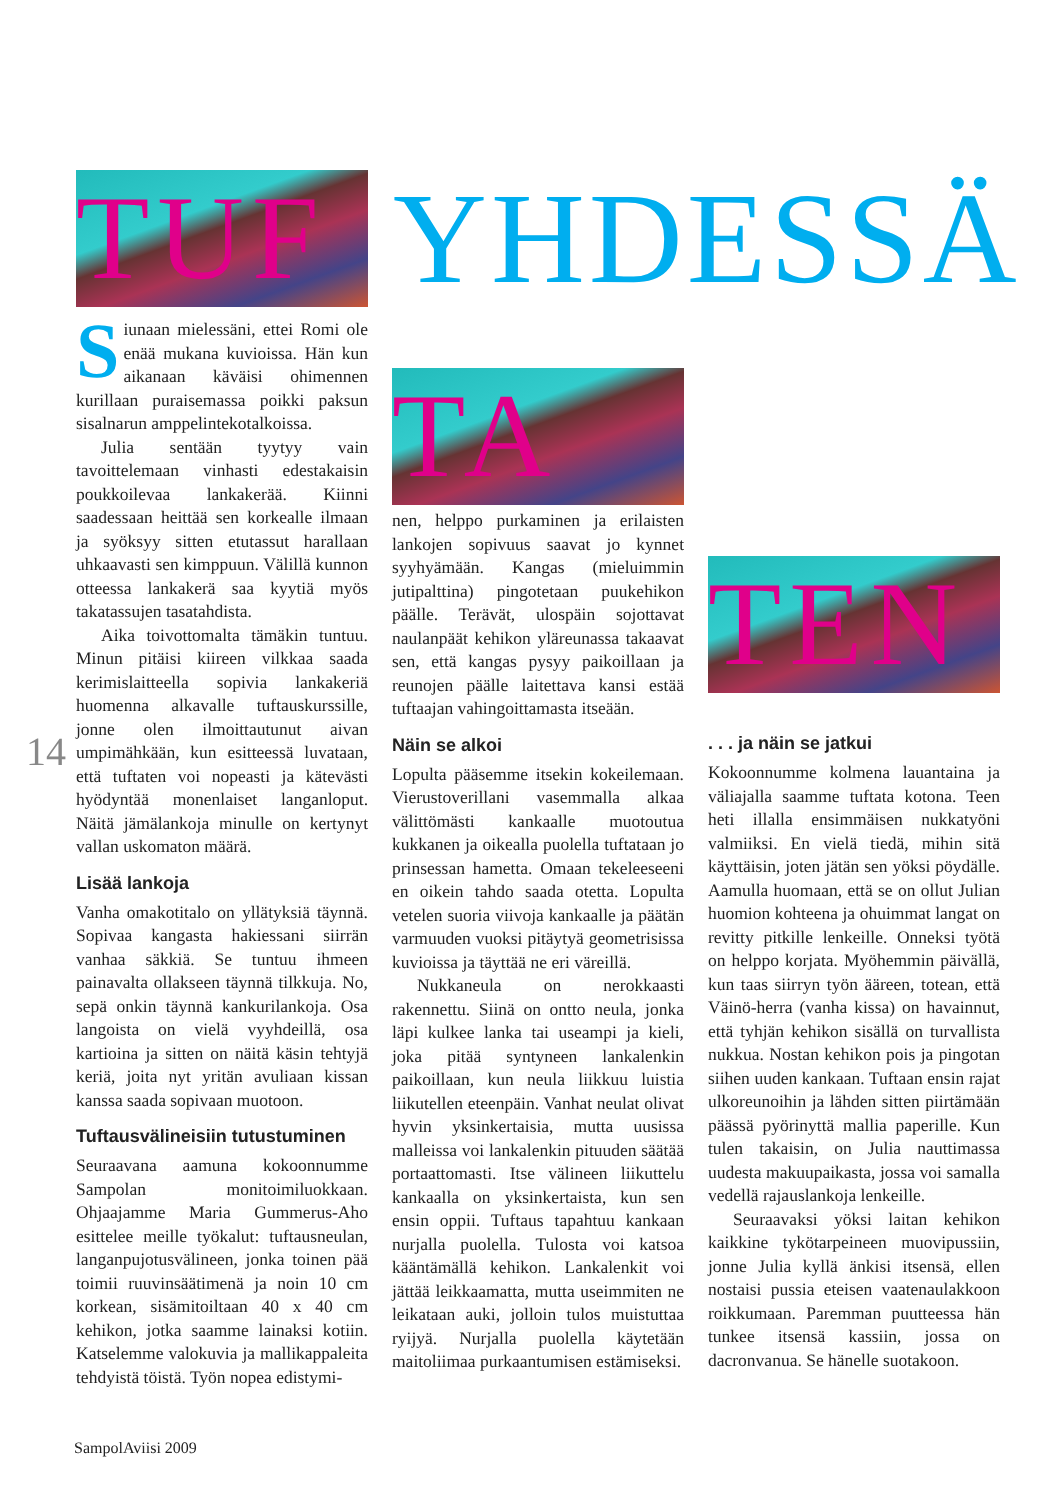TUF
YHDESSÄ
Siunaan mielessäni, ettei Romi ole enää mukana kuvioissa. Hän kun aikanaan käväisi ohimennen kurillaan puraisemassa poikki paksun sisalnarun amppelintekotalkoissa.
Julia sentään tyytyy vain tavoittelemaan vinhasti edestakaisin poukkoilevaa lankakerää. Kiinni saadessaan heittää sen korkealle ilmaan ja syöksyy sitten etutassut harallaan uhkaavasti sen kimppuun. Välillä kunnon otteessa lankakerä saa kyytiä myös takatassujen tasatahdista.
Aika toivottomalta tämäkin tuntuu. Minun pitäisi kiireen vilkkaa saada kerimislaitteella sopivia lankakeriä huomenna alkavalle tuftauskurssille, jonne olen ilmoittautunut aivan umpimähkään, kun esitteessä luvataan, että tuftaten voi nopeasti ja kätevästi hyödyntää monenlaiset langanloput. Näitä jämälankoja minulle on kertynyt vallan uskomaton määrä.
Lisää lankoja
Vanha omakotitalo on yllätyksiä täynnä. Sopivaa kangasta hakiessani siirrän vanhaa säkkiä. Se tuntuu ihmeen painavalta ollakseen täynnä tilkkuja. No, sepä onkin täynnä kankurilankoja. Osa langoista on vielä vyyhdeillä, osa kartioina ja sitten on näitä käsin tehtyjä keriä, joita nyt yritän avuliaan kissan kanssa saada sopivaan muotoon.
Tuftausvälineisiin tutustuminen
Seuraavana aamuna kokoonnumme Sampolan monitoimiluokkaan. Ohjaajamme Maria Gummerus-Aho esittelee meille työkalut: tuftausneulan, langanpujotusvälineen, jonka toinen pää toimii ruuvinsäätimenä ja noin 10 cm korkean, sisämitoiltaan 40 x 40 cm kehikon, jotka saamme lainaksi kotiin. Katselemme valokuvia ja mallikappaleita tehdyistä töistä. Työn nopea edistymi-
14
TA
nen, helppo purkaminen ja erilaisten lankojen sopivuus saavat jo kynnet syyhyämään. Kangas (mieluimmin jutipalttina) pingotetaan puukehikon päälle. Terävät, ulospäin sojottavat naulanpäät kehikon yläreunassa takaavat sen, että kangas pysyy paikoillaan ja reunojen päälle laitettava kansi estää tuftaajan vahingoittamasta itseään.
Näin se alkoi
Lopulta pääsemme itsekin kokeilemaan. Vierustoverillani vasemmalla alkaa välittömästi kankaalle muotoutua kukkanen ja oikealla puolella tuftataan jo prinsessan hametta. Omaan tekeleeseeni en oikein tahdo saada otetta. Lopulta vetelen suoria viivoja kankaalle ja päätän varmuuden vuoksi pitäytyä geometrisissa kuvioissa ja täyttää ne eri väreillä.
Nukkaneula on nerokkaasti rakennettu. Siinä on ontto neula, jonka läpi kulkee lanka tai useampi ja kieli, joka pitää syntyneen lankalenkin paikoillaan, kun neula liikkuu luistia liikutellen eteenpäin. Vanhat neulat olivat hyvin yksinkertaisia, mutta uusissa malleissa voi lankalenkin pituuden säätää portaattomasti. Itse välineen liikuttelu kankaalla on yksinkertaista, kun sen ensin oppii. Tuftaus tapahtuu kankaan nurjalla puolella. Tulosta voi katsoa kääntämällä kehikon. Lankalenkit voi jättää leikkaamatta, mutta useimmiten ne leikataan auki, jolloin tulos muistuttaa ryijyä. Nurjalla puolella käytetään maitoliimaa purkaantumisen estämiseksi.
TEN
. . . ja näin se jatkui
Kokoonnumme kolmena lauantaina ja väliajalla saamme tuftata kotona. Teen heti illalla ensimmäisen nukkatyöni valmiiksi. En vielä tiedä, mihin sitä käyttäisin, joten jätän sen yöksi pöydälle. Aamulla huomaan, että se on ollut Julian huomion kohteena ja ohuimmat langat on revitty pitkille lenkeille. Onneksi työtä on helppo korjata. Myöhemmin päivällä, kun taas siirryn työn ääreen, totean, että Väinö-herra (vanha kissa) on havainnut, että tyhjän kehikon sisällä on turvallista nukkua. Nostan kehikon pois ja pingotan siihen uuden kankaan. Tuftaan ensin rajat ulkoreunoihin ja lähden sitten piirtämään päässä pyörinyttä mallia paperille. Kun tulen takaisin, on Julia nauttimassa uudesta makuupaikasta, jossa voi samalla vedellä rajauslankoja lenkeille.
Seuraavaksi yöksi laitan kehikon kaikkine tykötarpeineen muovipussiin, jonne Julia kyllä änkisi itsensä, ellen nostaisi pussia eteisen vaatenaulakkoon roikkumaan. Paremman puutteessa hän tunkee itsensä kassiin, jossa on dacronvanua. Se hänelle suotakoon.
SampolAviisi 2009